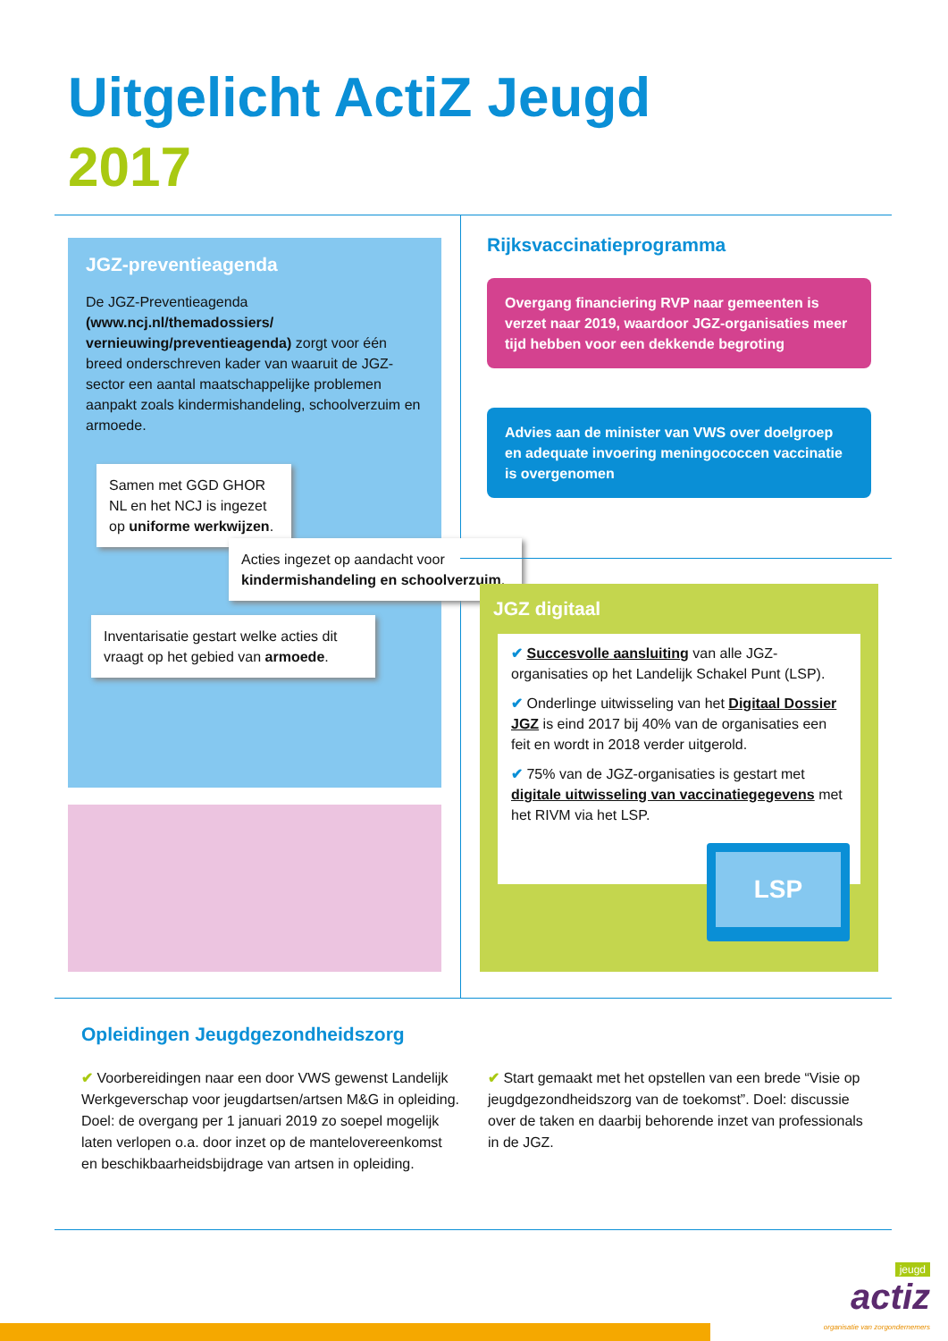Uitgelicht ActiZ Jeugd
2017
JGZ-preventieagenda
De JGZ-Preventieagenda (www.ncj.nl/themadossiers/ vernieuwing/preventieagenda) zorgt voor één breed onderschreven kader van waaruit de JGZ-sector een aantal maatschappelijke problemen aanpakt zoals kindermishandeling, schoolverzuim en armoede.
Samen met GGD GHOR NL en het NCJ is ingezet op uniforme werkwijzen.
Acties ingezet op aandacht voor kindermishandeling en schoolverzuim.
Inventarisatie gestart welke acties dit vraagt op het gebied van armoede.
Rijksvaccinatieprogramma
Overgang financiering RVP naar gemeenten is verzet naar 2019, waardoor JGZ-organisaties meer tijd hebben voor een dekkende begroting
Advies aan de minister van VWS over doelgroep en adequate invoering meningococcen vaccinatie is overgenomen
JGZ digitaal
✔ Succesvolle aansluiting van alle JGZ-organisaties op het Landelijk Schakel Punt (LSP).
✔ Onderlinge uitwisseling van het Digitaal Dossier JGZ is eind 2017 bij 40% van de organisaties een feit en wordt in 2018 verder uitgerold.
✔ 75% van de JGZ-organisaties is gestart met digitale uitwisseling van vaccinatiegegevens met het RIVM via het LSP.
LSP
Opleidingen Jeugdgezondheidszorg
✔ Voorbereidingen naar een door VWS gewenst Landelijk Werkgeverschap voor jeugdartsen/artsen M&G in opleiding. Doel: de overgang per 1 januari 2019 zo soepel mogelijk laten verlopen o.a. door inzet op de mantelovereenkomst en beschikbaarheidsbijdrage van artsen in opleiding.
✔ Start gemaakt met het opstellen van een brede “Visie op jeugdgezondheidszorg van de toekomst”. Doel: discussie over de taken en daarbij behorende inzet van professionals in de JGZ.
jeugd
actiz
organisatie van zorgondernemers